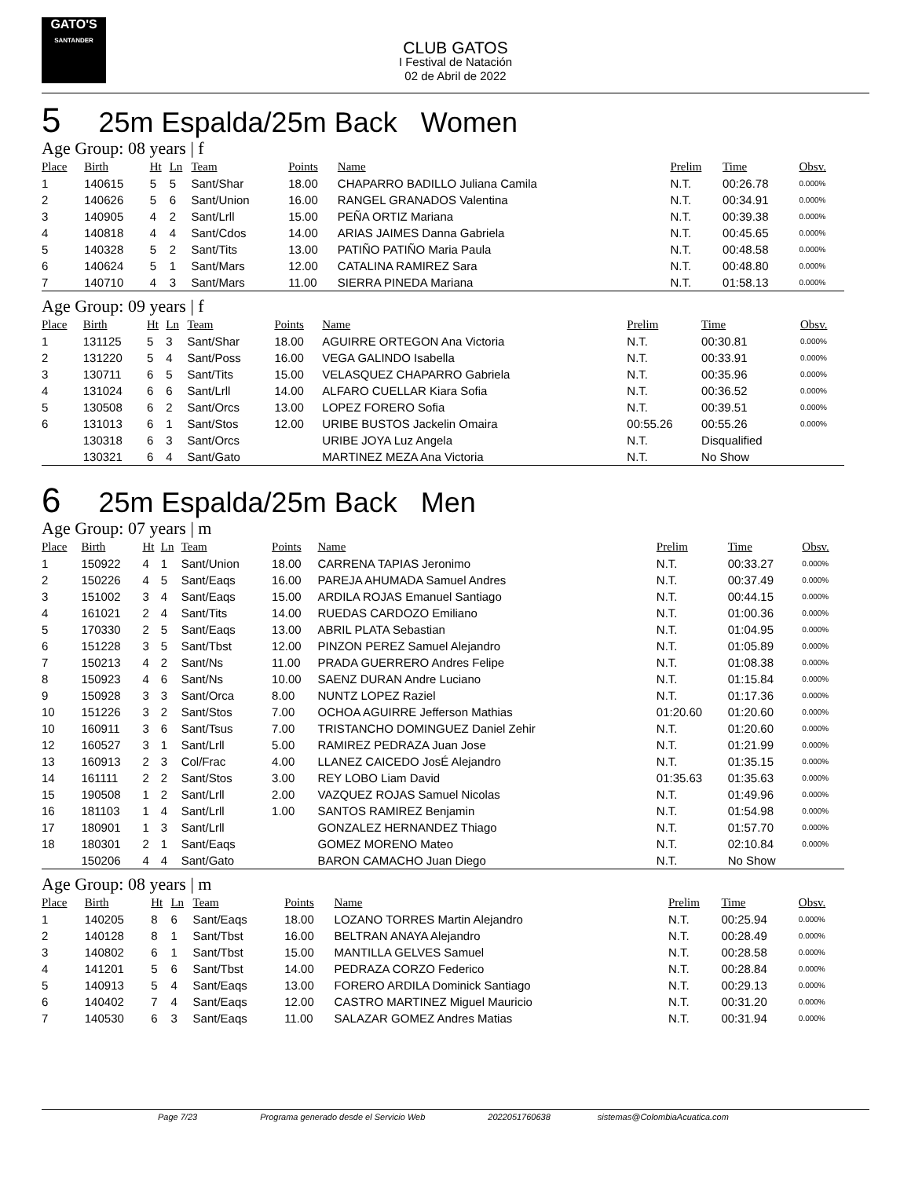GATO'S
SANTANDER
CLUB GATOS
I Festival de Natación
02 de Abril de 2022
5 25m Espalda/25m Back Women
Age Group: 08 years | f
| Place | Birth | Ht | Ln | Team | Points | Name | Prelim | Time | Obsv. |
| --- | --- | --- | --- | --- | --- | --- | --- | --- | --- |
| 1 | 140615 | 5 | 5 | Sant/Shar | 18.00 | CHAPARRO BADILLO Juliana Camila | N.T. | 00:26.78 | 0.000% |
| 2 | 140626 | 5 | 6 | Sant/Union | 16.00 | RANGEL GRANADOS Valentina | N.T. | 00:34.91 | 0.000% |
| 3 | 140905 | 4 | 2 | Sant/Lrll | 15.00 | PEÑA ORTIZ Mariana | N.T. | 00:39.38 | 0.000% |
| 4 | 140818 | 4 | 4 | Sant/Cdos | 14.00 | ARIAS JAIMES Danna Gabriela | N.T. | 00:45.65 | 0.000% |
| 5 | 140328 | 5 | 2 | Sant/Tits | 13.00 | PATIÑO PATIÑO Maria Paula | N.T. | 00:48.58 | 0.000% |
| 6 | 140624 | 5 | 1 | Sant/Mars | 12.00 | CATALINA RAMIREZ Sara | N.T. | 00:48.80 | 0.000% |
| 7 | 140710 | 4 | 3 | Sant/Mars | 11.00 | SIERRA PINEDA Mariana | N.T. | 01:58.13 | 0.000% |
Age Group: 09 years | f
| Place | Birth | Ht | Ln | Team | Points | Name | Prelim | Time | Obsv. |
| --- | --- | --- | --- | --- | --- | --- | --- | --- | --- |
| 1 | 131125 | 5 | 3 | Sant/Shar | 18.00 | AGUIRRE ORTEGON Ana Victoria | N.T. | 00:30.81 | 0.000% |
| 2 | 131220 | 5 | 4 | Sant/Poss | 16.00 | VEGA GALINDO Isabella | N.T. | 00:33.91 | 0.000% |
| 3 | 130711 | 6 | 5 | Sant/Tits | 15.00 | VELASQUEZ CHAPARRO Gabriela | N.T. | 00:35.96 | 0.000% |
| 4 | 131024 | 6 | 6 | Sant/Lrll | 14.00 | ALFARO CUELLAR Kiara Sofia | N.T. | 00:36.52 | 0.000% |
| 5 | 130508 | 6 | 2 | Sant/Orcs | 13.00 | LOPEZ FORERO Sofia | N.T. | 00:39.51 | 0.000% |
| 6 | 131013 | 6 | 1 | Sant/Stos | 12.00 | URIBE BUSTOS Jackelin Omaira | 00:55.26 | 00:55.26 | 0.000% |
| | 130318 | 6 | 3 | Sant/Orcs | | URIBE JOYA Luz Angela | N.T. | Disqualified | |
| | 130321 | 6 | 4 | Sant/Gato | | MARTINEZ MEZA Ana Victoria | N.T. | No Show | |
6 25m Espalda/25m Back Men
Age Group: 07 years | m
| Place | Birth | Ht | Ln | Team | Points | Name | Prelim | Time | Obsv. |
| --- | --- | --- | --- | --- | --- | --- | --- | --- | --- |
| 1 | 150922 | 4 | 1 | Sant/Union | 18.00 | CARRENA TAPIAS Jeronimo | N.T. | 00:33.27 | 0.000% |
| 2 | 150226 | 4 | 5 | Sant/Eaqs | 16.00 | PAREJA AHUMADA Samuel Andres | N.T. | 00:37.49 | 0.000% |
| 3 | 151002 | 3 | 4 | Sant/Eaqs | 15.00 | ARDILA ROJAS Emanuel Santiago | N.T. | 00:44.15 | 0.000% |
| 4 | 161021 | 2 | 4 | Sant/Tits | 14.00 | RUEDAS CARDOZO Emiliano | N.T. | 01:00.36 | 0.000% |
| 5 | 170330 | 2 | 5 | Sant/Eaqs | 13.00 | ABRIL PLATA Sebastian | N.T. | 01:04.95 | 0.000% |
| 6 | 151228 | 3 | 5 | Sant/Tbst | 12.00 | PINZON PEREZ Samuel Alejandro | N.T. | 01:05.89 | 0.000% |
| 7 | 150213 | 4 | 2 | Sant/Ns | 11.00 | PRADA GUERRERO Andres Felipe | N.T. | 01:08.38 | 0.000% |
| 8 | 150923 | 4 | 6 | Sant/Ns | 10.00 | SAENZ DURAN Andre Luciano | N.T. | 01:15.84 | 0.000% |
| 9 | 150928 | 3 | 3 | Sant/Orca | 8.00 | NUNTZ LOPEZ Raziel | N.T. | 01:17.36 | 0.000% |
| 10 | 151226 | 3 | 2 | Sant/Stos | 7.00 | OCHOA AGUIRRE Jefferson Mathias | 01:20.60 | 01:20.60 | 0.000% |
| 10 | 160911 | 3 | 6 | Sant/Tsus | 7.00 | TRISTANCHO DOMINGUEZ Daniel Zehir | N.T. | 01:20.60 | 0.000% |
| 12 | 160527 | 3 | 1 | Sant/Lrll | 5.00 | RAMIREZ PEDRAZA Juan Jose | N.T. | 01:21.99 | 0.000% |
| 13 | 160913 | 2 | 3 | Col/Frac | 4.00 | LLANEZ CAICEDO JosÉ Alejandro | N.T. | 01:35.15 | 0.000% |
| 14 | 161111 | 2 | 2 | Sant/Stos | 3.00 | REY LOBO Liam David | 01:35.63 | 01:35.63 | 0.000% |
| 15 | 190508 | 1 | 2 | Sant/Lrll | 2.00 | VAZQUEZ ROJAS Samuel Nicolas | N.T. | 01:49.96 | 0.000% |
| 16 | 181103 | 1 | 4 | Sant/Lrll | 1.00 | SANTOS RAMIREZ Benjamin | N.T. | 01:54.98 | 0.000% |
| 17 | 180901 | 1 | 3 | Sant/Lrll | | GONZALEZ HERNANDEZ Thiago | N.T. | 01:57.70 | 0.000% |
| 18 | 180301 | 2 | 1 | Sant/Eaqs | | GOMEZ MORENO Mateo | N.T. | 02:10.84 | 0.000% |
| | 150206 | 4 | 4 | Sant/Gato | | BARON CAMACHO Juan Diego | N.T. | No Show | |
Age Group: 08 years | m
| Place | Birth | Ht | Ln | Team | Points | Name | Prelim | Time | Obsv. |
| --- | --- | --- | --- | --- | --- | --- | --- | --- | --- |
| 1 | 140205 | 8 | 6 | Sant/Eaqs | 18.00 | LOZANO TORRES Martin Alejandro | N.T. | 00:25.94 | 0.000% |
| 2 | 140128 | 8 | 1 | Sant/Tbst | 16.00 | BELTRAN ANAYA Alejandro | N.T. | 00:28.49 | 0.000% |
| 3 | 140802 | 6 | 1 | Sant/Tbst | 15.00 | MANTILLA GELVES Samuel | N.T. | 00:28.58 | 0.000% |
| 4 | 141201 | 5 | 6 | Sant/Tbst | 14.00 | PEDRAZA CORZO Federico | N.T. | 00:28.84 | 0.000% |
| 5 | 140913 | 5 | 4 | Sant/Eaqs | 13.00 | FORERO ARDILA Dominick Santiago | N.T. | 00:29.13 | 0.000% |
| 6 | 140402 | 7 | 4 | Sant/Eaqs | 12.00 | CASTRO MARTINEZ Miguel Mauricio | N.T. | 00:31.20 | 0.000% |
| 7 | 140530 | 6 | 3 | Sant/Eaqs | 11.00 | SALAZAR GOMEZ Andres Matias | N.T. | 00:31.94 | 0.000% |
Page 7/23 Programa generado desde el Servicio Web 2022051760638 sistemas@ColombiaAcuatica.com